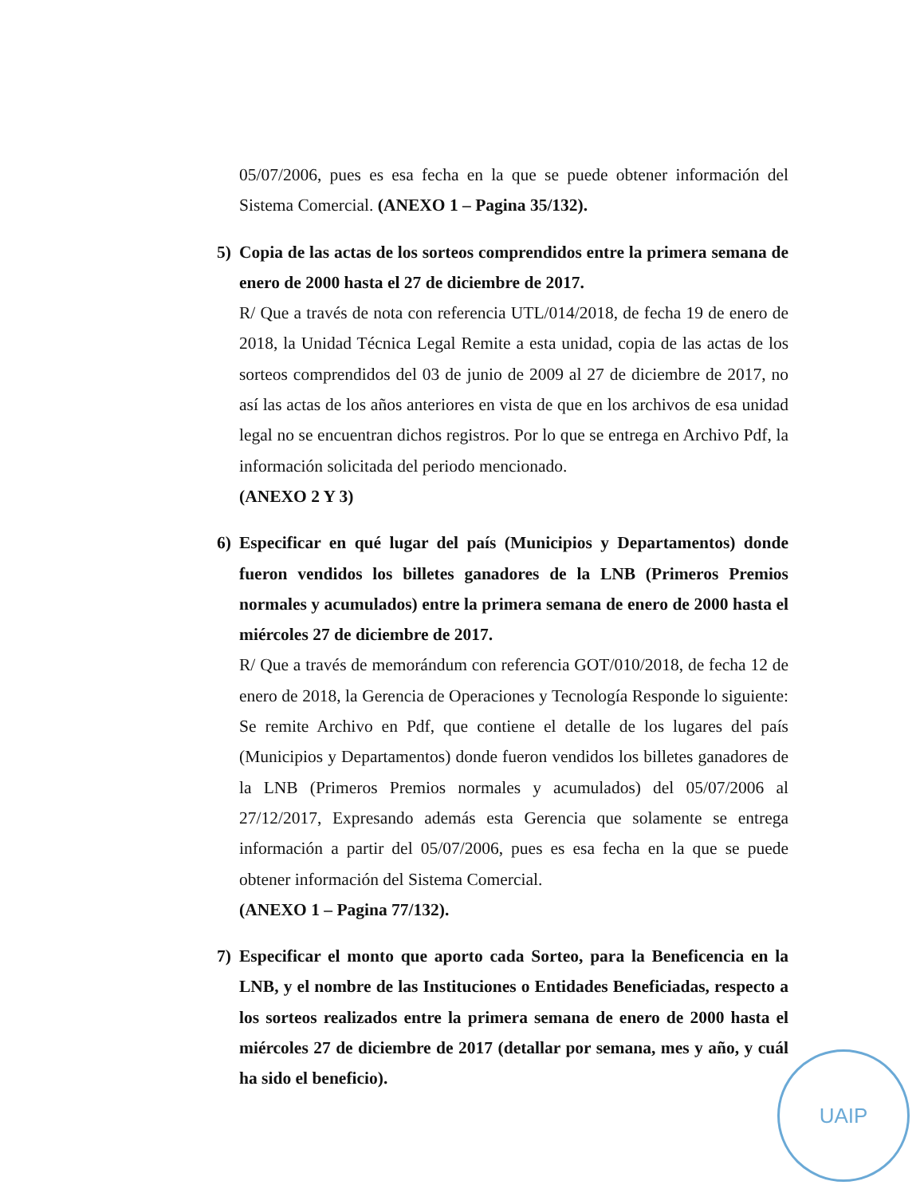05/07/2006, pues es esa fecha en la que se puede obtener información del Sistema Comercial. (ANEXO 1 – Pagina 35/132).
5) Copia de las actas de los sorteos comprendidos entre la primera semana de enero de 2000 hasta el 27 de diciembre de 2017.
R/ Que a través de nota con referencia UTL/014/2018, de fecha 19 de enero de 2018, la Unidad Técnica Legal Remite a esta unidad, copia de las actas de los sorteos comprendidos del 03 de junio de 2009 al 27 de diciembre de 2017, no así las actas de los años anteriores en vista de que en los archivos de esa unidad legal no se encuentran dichos registros. Por lo que se entrega en Archivo Pdf, la información solicitada del periodo mencionado.
(ANEXO 2 Y 3)
6) Especificar en qué lugar del país (Municipios y Departamentos) donde fueron vendidos los billetes ganadores de la LNB (Primeros Premios normales y acumulados) entre la primera semana de enero de 2000 hasta el miércoles 27 de diciembre de 2017.
R/ Que a través de memorándum con referencia GOT/010/2018, de fecha 12 de enero de 2018, la Gerencia de Operaciones y Tecnología Responde lo siguiente: Se remite Archivo en Pdf, que contiene el detalle de los lugares del país (Municipios y Departamentos) donde fueron vendidos los billetes ganadores de la LNB (Primeros Premios normales y acumulados) del 05/07/2006 al 27/12/2017, Expresando además esta Gerencia que solamente se entrega información a partir del 05/07/2006, pues es esa fecha en la que se puede obtener información del Sistema Comercial.
(ANEXO 1 – Pagina 77/132).
7) Especificar el monto que aporto cada Sorteo, para la Beneficencia en la LNB, y el nombre de las Instituciones o Entidades Beneficiadas, respecto a los sorteos realizados entre la primera semana de enero de 2000 hasta el miércoles 27 de diciembre de 2017 (detallar por semana, mes y año, y cuál ha sido el beneficio).
UAIP